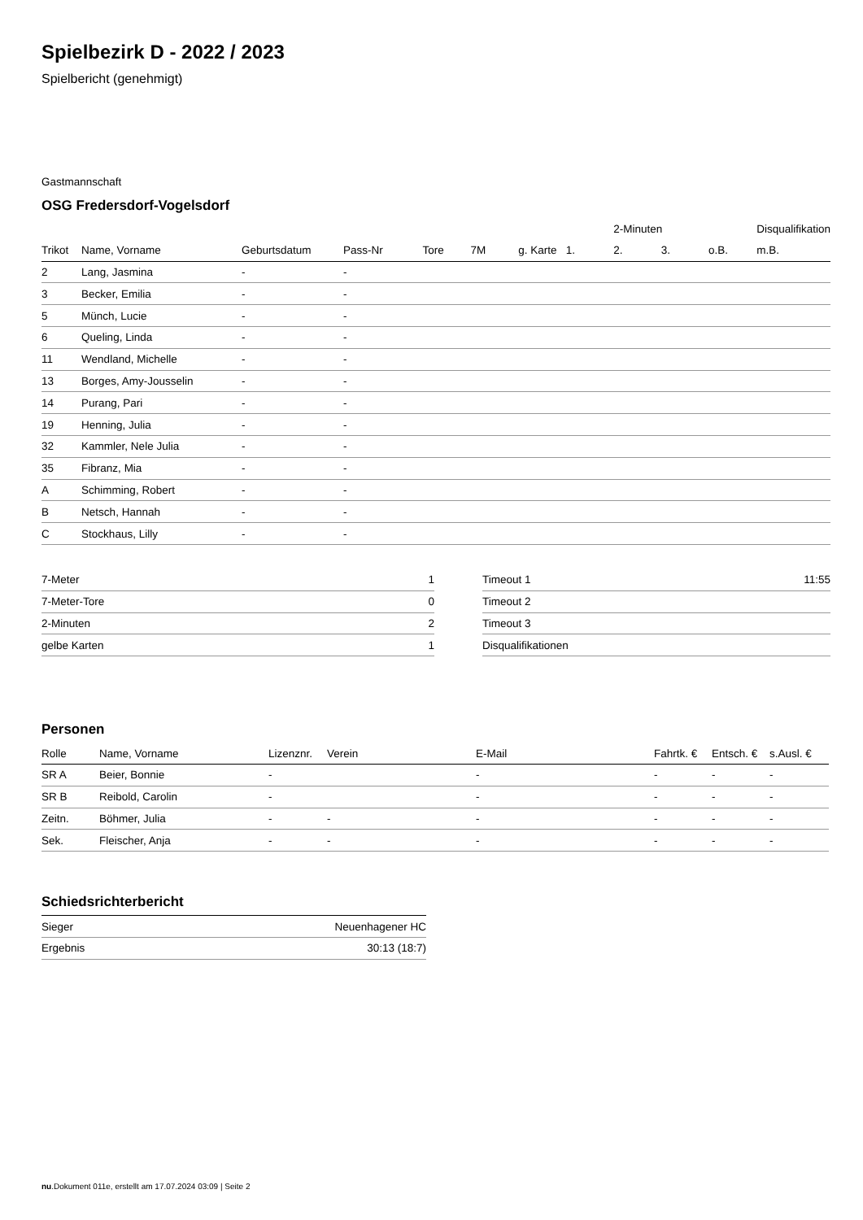Spielbezirk D - 2022 / 2023
Spielbericht (genehmigt)
Gastmannschaft
OSG Fredersdorf-Vogelsdorf
| | | | | | | | | 2-Minuten | | | Disqualifikation |
| --- | --- | --- | --- | --- | --- | --- | --- | --- | --- | --- | --- |
| Trikot | Name, Vorname | Geburtsdatum | Pass-Nr | Tore | 7M | g. Karte | 1. | 2. | 3. | o.B. | m.B. |
| 2 | Lang, Jasmina | - | - | | | | | | | | |
| 3 | Becker, Emilia | - | - | | | | | | | | |
| 5 | Münch, Lucie | - | - | | | | | | | | |
| 6 | Queling, Linda | - | - | | | | | | | | |
| 11 | Wendland, Michelle | - | - | | | | | | | | |
| 13 | Borges, Amy-Jousselin | - | - | | | | | | | | |
| 14 | Purang, Pari | - | - | | | | | | | | |
| 19 | Henning, Julia | - | - | | | | | | | | |
| 32 | Kammler, Nele Julia | - | - | | | | | | | | |
| 35 | Fibranz, Mia | - | - | | | | | | | | |
| A | Schimming, Robert | - | - | | | | | | | | |
| B | Netsch, Hannah | - | - | | | | | | | | |
| C | Stockhaus, Lilly | - | - | | | | | | | | |
| 7-Meter | 1 |
| 7-Meter-Tore | 0 |
| 2-Minuten | 2 |
| gelbe Karten | 1 |
| Timeout 1 | 11:55 |
| Timeout 2 | |
| Timeout 3 | |
| Disqualifikationen | |
Personen
| Rolle | Name, Vorname | Lizenznr. | Verein | E-Mail | Fahrtk. € | Entsch. € | s.Ausl. € |
| --- | --- | --- | --- | --- | --- | --- | --- |
| SR A | Beier, Bonnie | - | | - | - | - | - |
| SR B | Reibold, Carolin | - | | - | - | - | - |
| Zeitn. | Böhmer, Julia | - | - | - | - | - | - |
| Sek. | Fleischer, Anja | - | - | - | - | - | - |
Schiedsrichterbericht
| Sieger | Neuenhagener HC |
| Ergebnis | 30:13 (18:7) |
nu.Dokument 011e, erstellt am 17.07.2024 03:09 | Seite 2